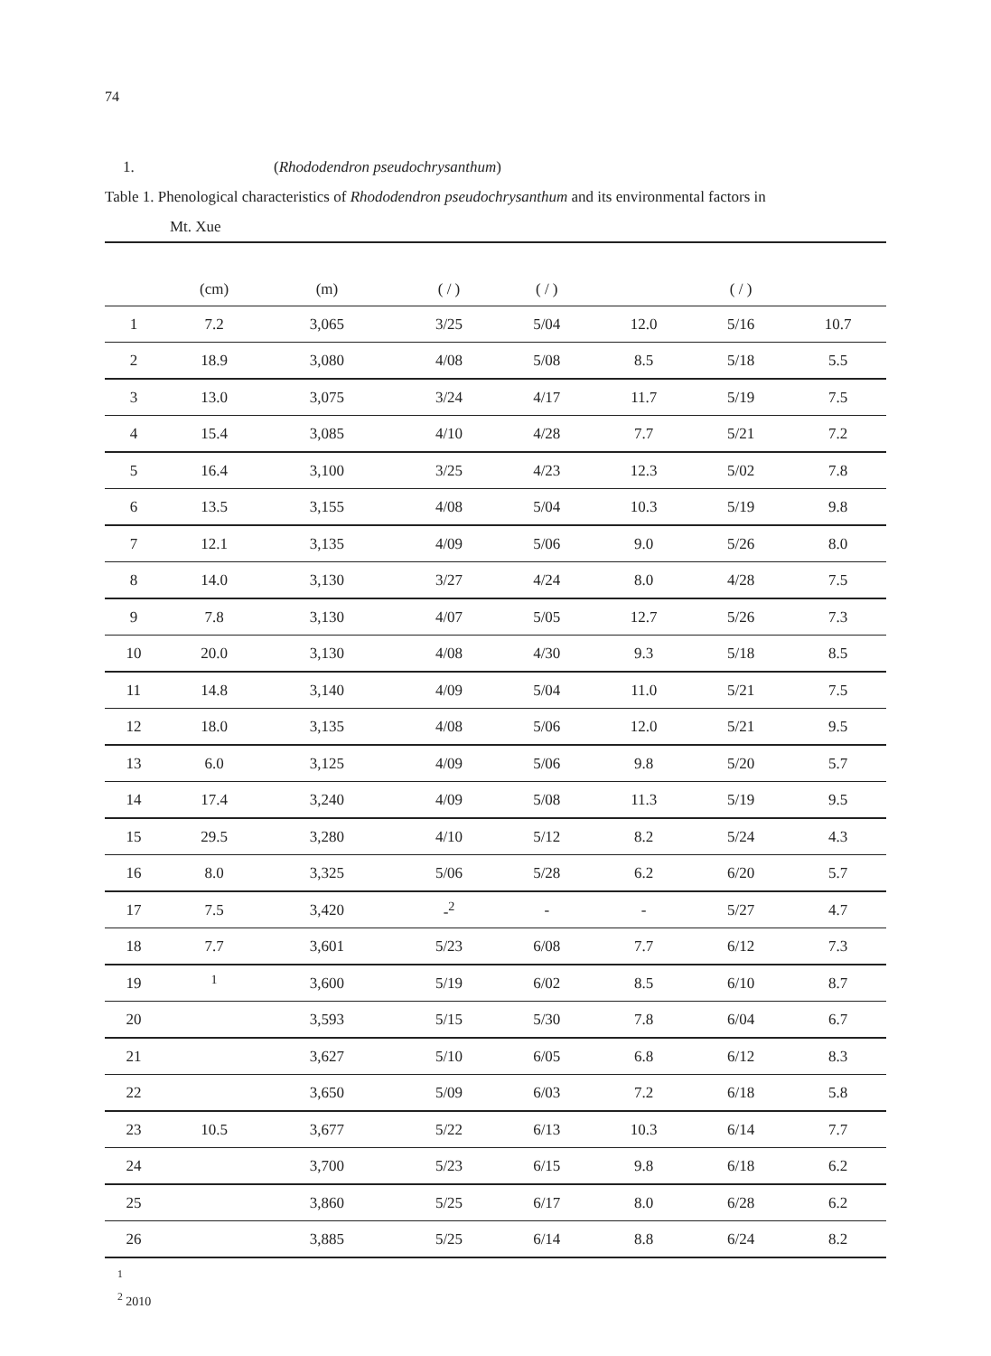74
1. (Rhododendron pseudochrysanthum)
Table 1. Phenological characteristics of Rhododendron pseudochrysanthum and its environmental factors in
Mt. Xue
| | (cm) | (m) | | | ( / ) | ( / ) | | ( / ) | |
| --- | --- | --- | --- | --- | --- | --- | --- | --- | --- |
| 1 | 7.2 | 3,065 | | | 3/25 | 5/04 | 12.0 | 5/16 | 10.7 |
| 2 | 18.9 | 3,080 | | | 4/08 | 5/08 | 8.5 | 5/18 | 5.5 |
| 3 | 13.0 | 3,075 | | | 3/24 | 4/17 | 11.7 | 5/19 | 7.5 |
| 4 | 15.4 | 3,085 | | | 4/10 | 4/28 | 7.7 | 5/21 | 7.2 |
| 5 | 16.4 | 3,100 | | | 3/25 | 4/23 | 12.3 | 5/02 | 7.8 |
| 6 | 13.5 | 3,155 | | | 4/08 | 5/04 | 10.3 | 5/19 | 9.8 |
| 7 | 12.1 | 3,135 | | | 4/09 | 5/06 | 9.0 | 5/26 | 8.0 |
| 8 | 14.0 | 3,130 | | | 3/27 | 4/24 | 8.0 | 4/28 | 7.5 |
| 9 | 7.8 | 3,130 | | | 4/07 | 5/05 | 12.7 | 5/26 | 7.3 |
| 10 | 20.0 | 3,130 | | | 4/08 | 4/30 | 9.3 | 5/18 | 8.5 |
| 11 | 14.8 | 3,140 | | | 4/09 | 5/04 | 11.0 | 5/21 | 7.5 |
| 12 | 18.0 | 3,135 | | | 4/08 | 5/06 | 12.0 | 5/21 | 9.5 |
| 13 | 6.0 | 3,125 | | | 4/09 | 5/06 | 9.8 | 5/20 | 5.7 |
| 14 | 17.4 | 3,240 | | | 4/09 | 5/08 | 11.3 | 5/19 | 9.5 |
| 15 | 29.5 | 3,280 | | | 4/10 | 5/12 | 8.2 | 5/24 | 4.3 |
| 16 | 8.0 | 3,325 | | | 5/06 | 5/28 | 6.2 | 6/20 | 5.7 |
| 17 | 7.5 | 3,420 | | | -<sup>2</sup> | - | - | 5/27 | 4.7 |
| 18 | 7.7 | 3,601 | | | 5/23 | 6/08 | 7.7 | 6/12 | 7.3 |
| 19 | <sup>1</sup> | 3,600 | | | 5/19 | 6/02 | 8.5 | 6/10 | 8.7 |
| 20 | | 3,593 | | | 5/15 | 5/30 | 7.8 | 6/04 | 6.7 |
| 21 | | 3,627 | | | 5/10 | 6/05 | 6.8 | 6/12 | 8.3 |
| 22 | | 3,650 | | | 5/09 | 6/03 | 7.2 | 6/18 | 5.8 |
| 23 | 10.5 | 3,677 | | | 5/22 | 6/13 | 10.3 | 6/14 | 7.7 |
| 24 | | 3,700 | | | 5/23 | 6/15 | 9.8 | 6/18 | 6.2 |
| 25 | | 3,860 | | | 5/25 | 6/17 | 8.0 | 6/28 | 6.2 |
| 26 | | 3,885 | | | 5/25 | 6/14 | 8.8 | 6/24 | 8.2 |
<sup>1</sup>
<sup>2</sup> 2010